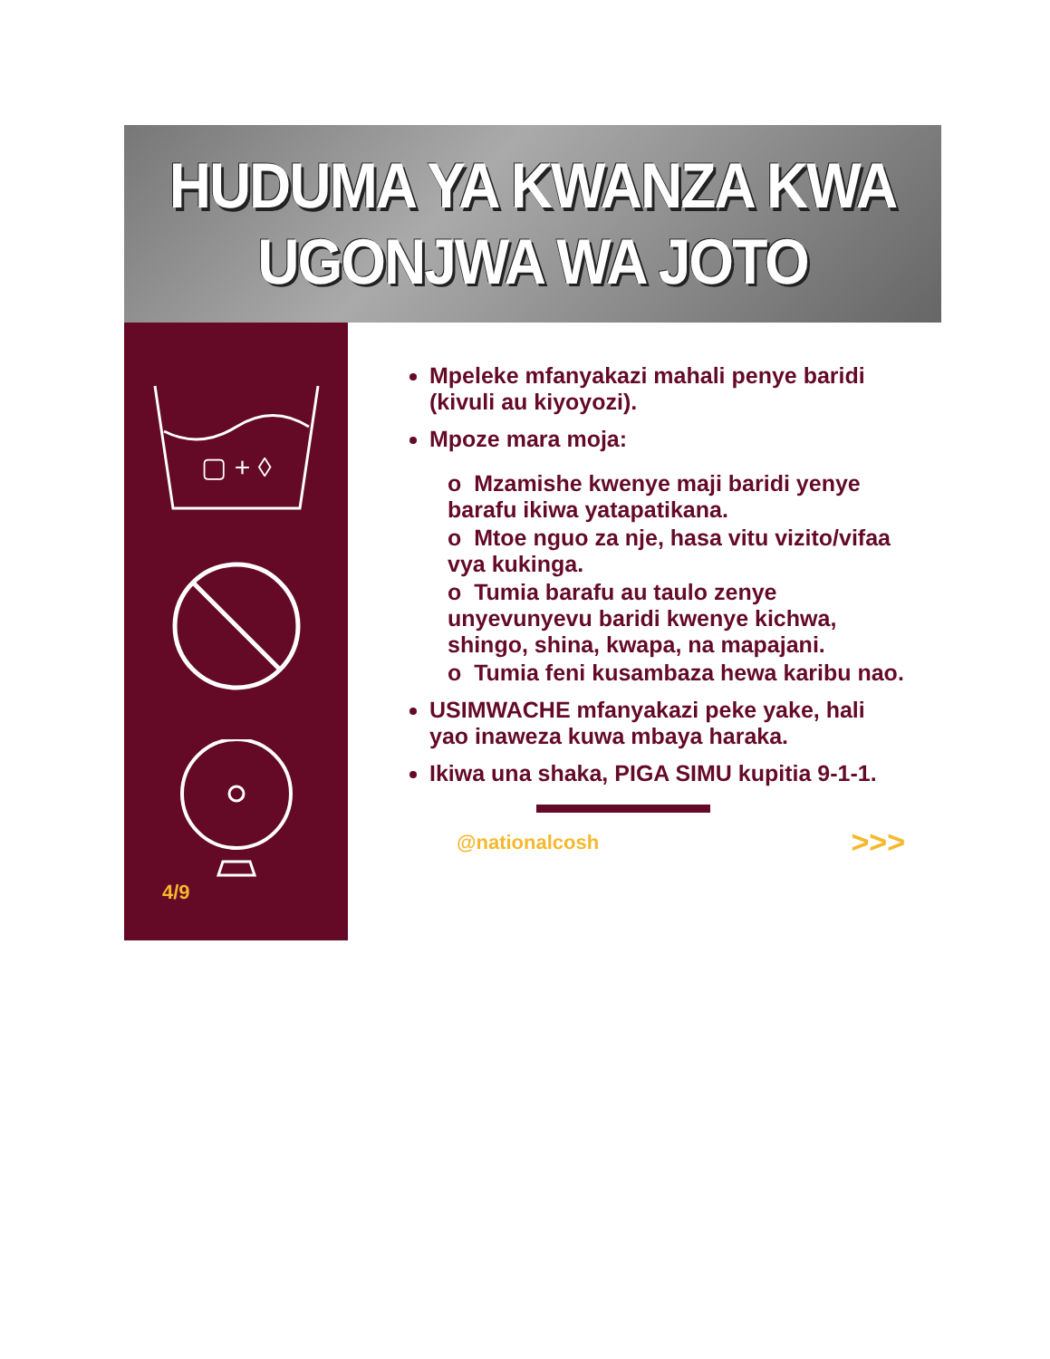HUDUMA YA KWANZA KWA
UGONJWA WA JOTO
▢ + ◊
4/9
Mpeleke mfanyakazi mahali penye baridi (kivuli au kiyoyozi).
Mpoze mara moja:
o Mzamishe kwenye maji baridi yenye barafu ikiwa yatapatikana.
o Mtoe nguo za nje, hasa vitu vizito/vifaa vya kukinga.
o Tumia barafu au taulo zenye unyevunyevu baridi kwenye kichwa, shingo, shina, kwapa, na mapajani.
o Tumia feni kusambaza hewa karibu nao.
USIMWACHE mfanyakazi peke yake, hali yao inaweza kuwa mbaya haraka.
Ikiwa una shaka, PIGA SIMU kupitia 9-1-1.
@nationalcosh >>>